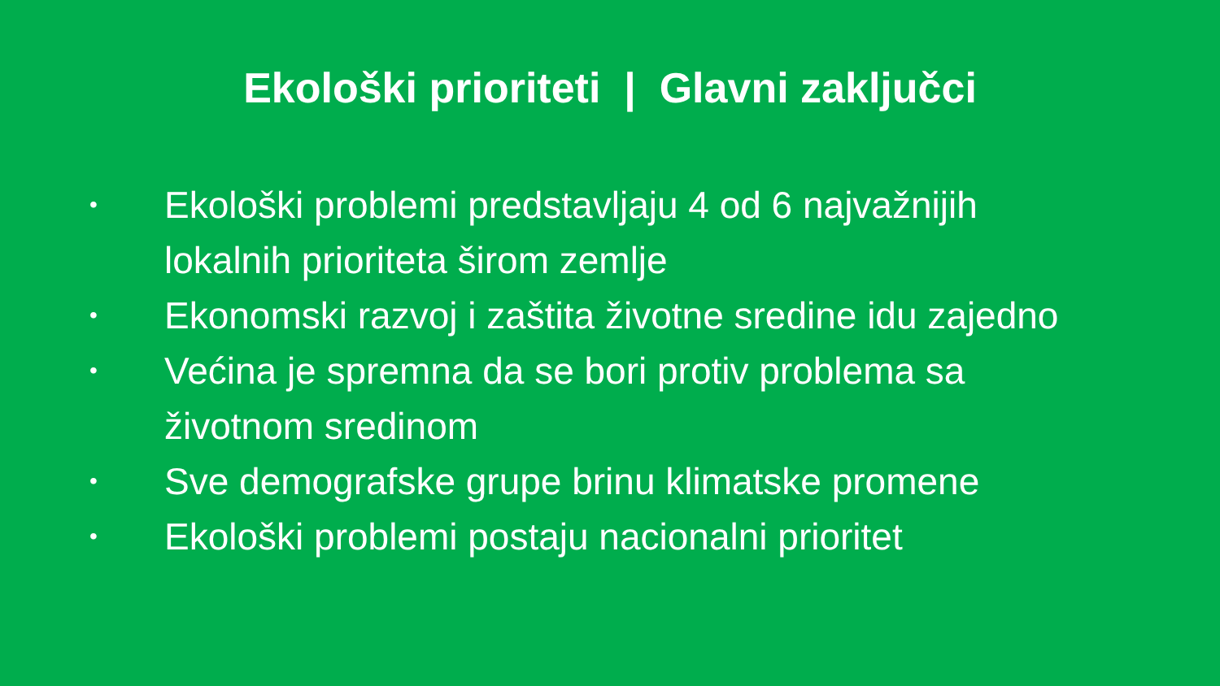Ekološki prioriteti | Glavni zaključci
• Ekološki problemi predstavljaju 4 od 6 najvažnijih lokalnih prioriteta širom zemlje
• Ekonomski razvoj i zaštita životne sredine idu zajedno
• Većina je spremna da se bori protiv problema sa životnom sredinom
• Sve demografske grupe brinu klimatske promene
• Ekološki problemi postaju nacionalni prioritet